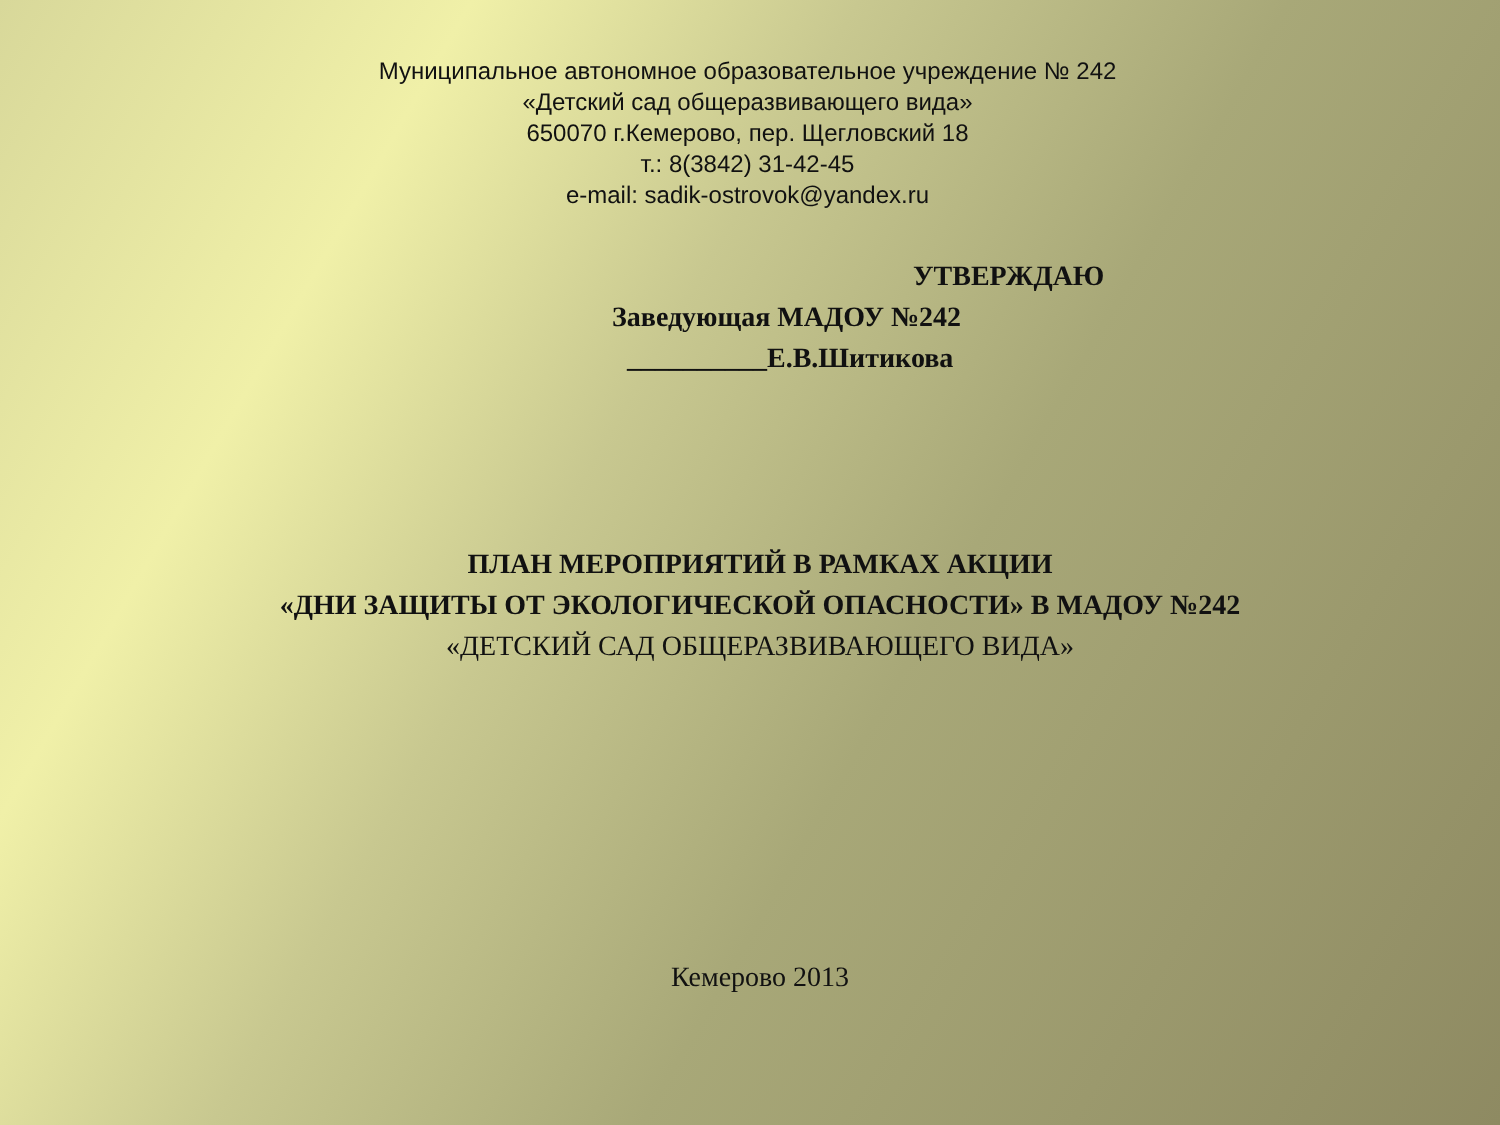Муниципальное автономное образовательное учреждение № 242
«Детский сад общеразвивающего вида»
650070 г.Кемерово, пер. Щегловский 18
т.: 8(3842) 31-42-45
e-mail: sadik-ostrovok@yandex.ru
УТВЕРЖДАЮ
Заведующая МАДОУ №242
__________Е.В.Шитикова
ПЛАН МЕРОПРИЯТИЙ В РАМКАХ АКЦИИ
«ДНИ ЗАЩИТЫ ОТ ЭКОЛОГИЧЕСКОЙ ОПАСНОСТИ» В МАДОУ №242
«ДЕТСКИЙ САД ОБЩЕРАЗВИВАЮЩЕГО ВИДА»
Кемерово 2013